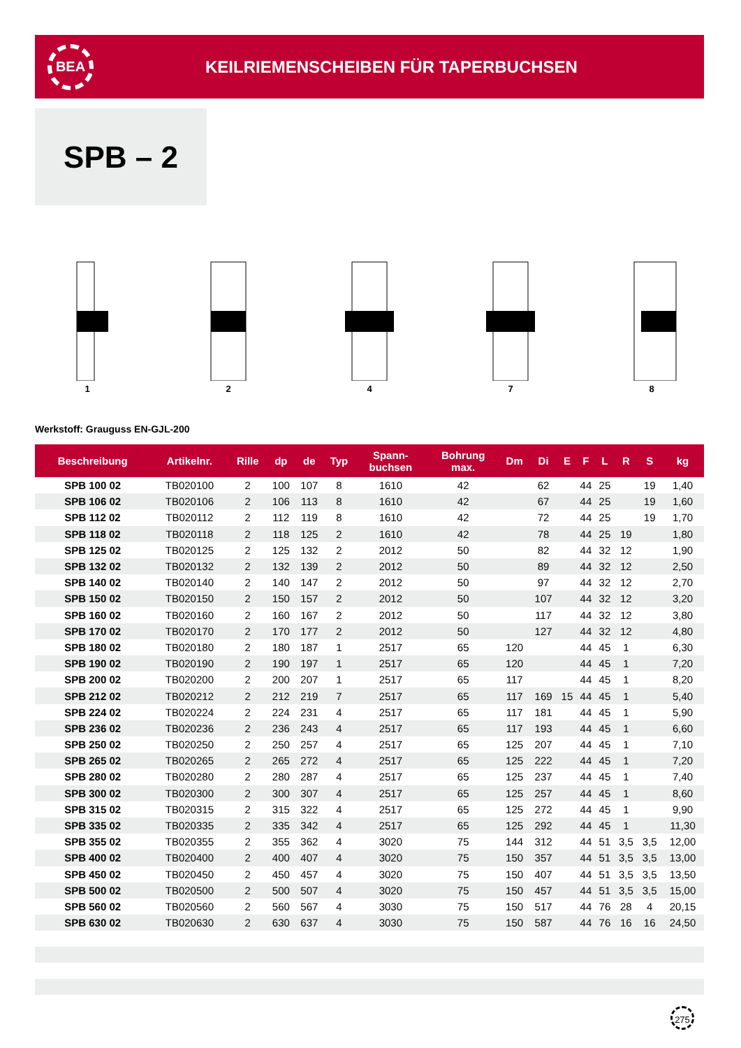BEA
KEILRIEMENSCHEIBEN FÜR TAPERBUCHSEN
SPB – 2
1 2 4 7 8
Werkstoff: Grauguss EN-GJL-200
| Beschreibung | Artikelnr. | Rille | dp | de | Typ | Spann- buchsen | Bohrung max. | Dm | Di | E | F | L | R | S | kg |
| --- | --- | --- | --- | --- | --- | --- | --- | --- | --- | --- | --- | --- | --- | --- | --- |
| SPB 100 02 | TB020100 | 2 | 100 | 107 | 8 | 1610 | 42 | | 62 | | 44 | 25 | | 19 | 1,40 |
| SPB 106 02 | TB020106 | 2 | 106 | 113 | 8 | 1610 | 42 | | 67 | | 44 | 25 | | 19 | 1,60 |
| SPB 112 02 | TB020112 | 2 | 112 | 119 | 8 | 1610 | 42 | | 72 | | 44 | 25 | | 19 | 1,70 |
| SPB 118 02 | TB020118 | 2 | 118 | 125 | 2 | 1610 | 42 | | 78 | | 44 | 25 | 19 | | 1,80 |
| SPB 125 02 | TB020125 | 2 | 125 | 132 | 2 | 2012 | 50 | | 82 | | 44 | 32 | 12 | | 1,90 |
| SPB 132 02 | TB020132 | 2 | 132 | 139 | 2 | 2012 | 50 | | 89 | | 44 | 32 | 12 | | 2,50 |
| SPB 140 02 | TB020140 | 2 | 140 | 147 | 2 | 2012 | 50 | | 97 | | 44 | 32 | 12 | | 2,70 |
| SPB 150 02 | TB020150 | 2 | 150 | 157 | 2 | 2012 | 50 | | 107 | | 44 | 32 | 12 | | 3,20 |
| SPB 160 02 | TB020160 | 2 | 160 | 167 | 2 | 2012 | 50 | | 117 | | 44 | 32 | 12 | | 3,80 |
| SPB 170 02 | TB020170 | 2 | 170 | 177 | 2 | 2012 | 50 | | 127 | | 44 | 32 | 12 | | 4,80 |
| SPB 180 02 | TB020180 | 2 | 180 | 187 | 1 | 2517 | 65 | 120 | | | 44 | 45 | 1 | | 6,30 |
| SPB 190 02 | TB020190 | 2 | 190 | 197 | 1 | 2517 | 65 | 120 | | | 44 | 45 | 1 | | 7,20 |
| SPB 200 02 | TB020200 | 2 | 200 | 207 | 1 | 2517 | 65 | 117 | | | 44 | 45 | 1 | | 8,20 |
| SPB 212 02 | TB020212 | 2 | 212 | 219 | 7 | 2517 | 65 | 117 | 169 | 15 | 44 | 45 | 1 | | 5,40 |
| SPB 224 02 | TB020224 | 2 | 224 | 231 | 4 | 2517 | 65 | 117 | 181 | | 44 | 45 | 1 | | 5,90 |
| SPB 236 02 | TB020236 | 2 | 236 | 243 | 4 | 2517 | 65 | 117 | 193 | | 44 | 45 | 1 | | 6,60 |
| SPB 250 02 | TB020250 | 2 | 250 | 257 | 4 | 2517 | 65 | 125 | 207 | | 44 | 45 | 1 | | 7,10 |
| SPB 265 02 | TB020265 | 2 | 265 | 272 | 4 | 2517 | 65 | 125 | 222 | | 44 | 45 | 1 | | 7,20 |
| SPB 280 02 | TB020280 | 2 | 280 | 287 | 4 | 2517 | 65 | 125 | 237 | | 44 | 45 | 1 | | 7,40 |
| SPB 300 02 | TB020300 | 2 | 300 | 307 | 4 | 2517 | 65 | 125 | 257 | | 44 | 45 | 1 | | 8,60 |
| SPB 315 02 | TB020315 | 2 | 315 | 322 | 4 | 2517 | 65 | 125 | 272 | | 44 | 45 | 1 | | 9,90 |
| SPB 335 02 | TB020335 | 2 | 335 | 342 | 4 | 2517 | 65 | 125 | 292 | | 44 | 45 | 1 | | 11,30 |
| SPB 355 02 | TB020355 | 2 | 355 | 362 | 4 | 3020 | 75 | 144 | 312 | | 44 | 51 | 3,5 | 3,5 | 12,00 |
| SPB 400 02 | TB020400 | 2 | 400 | 407 | 4 | 3020 | 75 | 150 | 357 | | 44 | 51 | 3,5 | 3,5 | 13,00 |
| SPB 450 02 | TB020450 | 2 | 450 | 457 | 4 | 3020 | 75 | 150 | 407 | | 44 | 51 | 3,5 | 3,5 | 13,50 |
| SPB 500 02 | TB020500 | 2 | 500 | 507 | 4 | 3020 | 75 | 150 | 457 | | 44 | 51 | 3,5 | 3,5 | 15,00 |
| SPB 560 02 | TB020560 | 2 | 560 | 567 | 4 | 3030 | 75 | 150 | 517 | | 44 | 76 | 28 | 4 | 20,15 |
| SPB 630 02 | TB020630 | 2 | 630 | 637 | 4 | 3030 | 75 | 150 | 587 | | 44 | 76 | 16 | 16 | 24,50 |
275